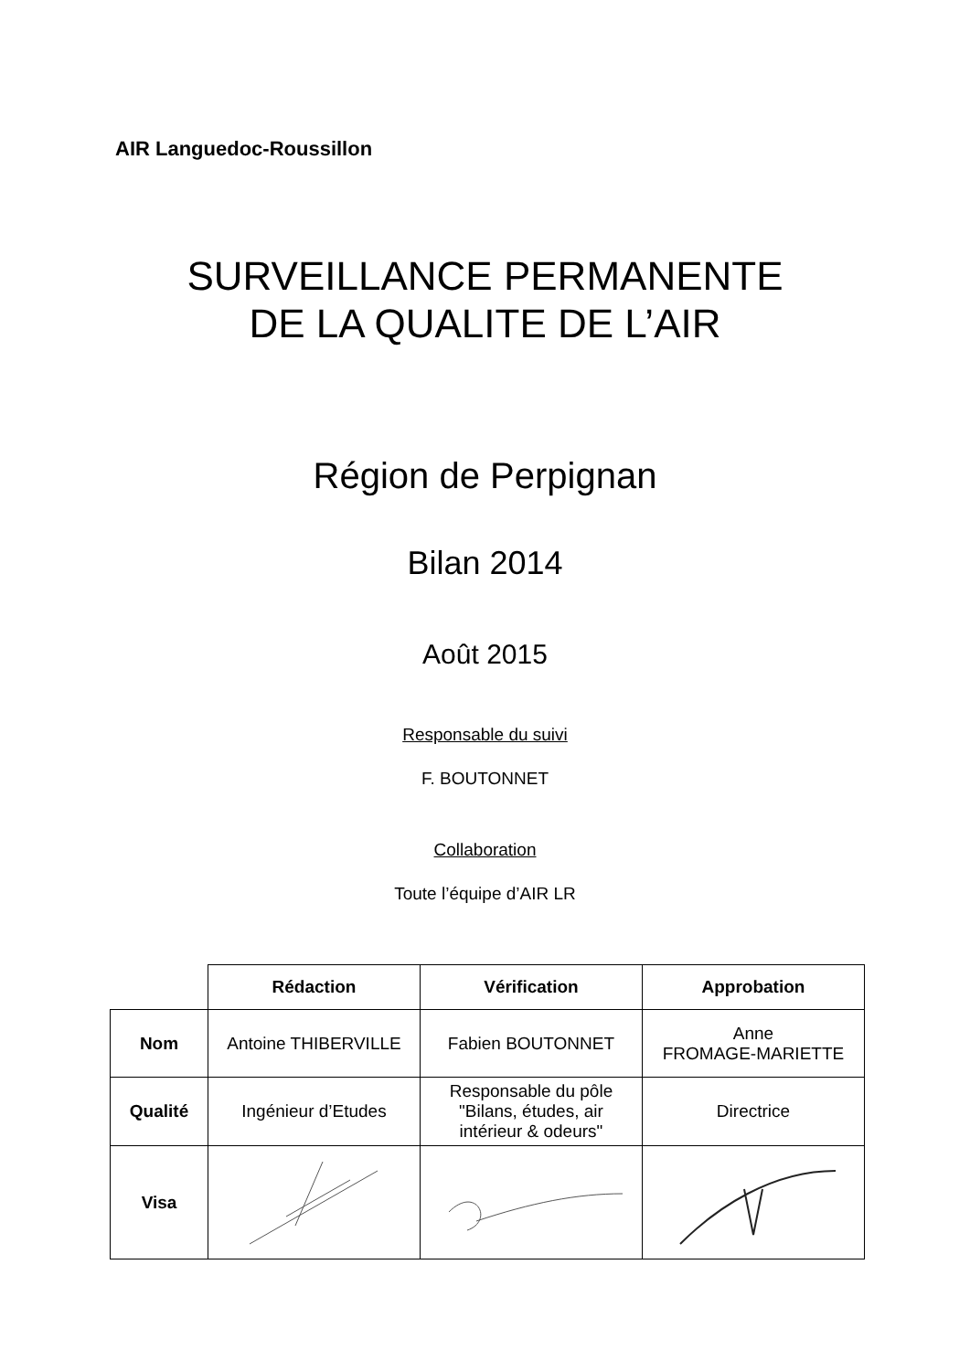AIR Languedoc-Roussillon
SURVEILLANCE PERMANENTE
DE LA QUALITE DE L’AIR
Région de Perpignan
Bilan 2014
Août 2015
Responsable du suivi
F. BOUTONNET
Collaboration
Toute l’équipe d’AIR LR
| | Rédaction | Vérification | Approbation |
| --- | --- | --- | --- |
| Nom | Antoine THIBERVILLE | Fabien BOUTONNET | Anne FROMAGE-MARIETTE |
| Qualité | Ingénieur d’Etudes | Responsable du pôle "Bilans, études, air intérieur & odeurs" | Directrice |
| Visa | | | |